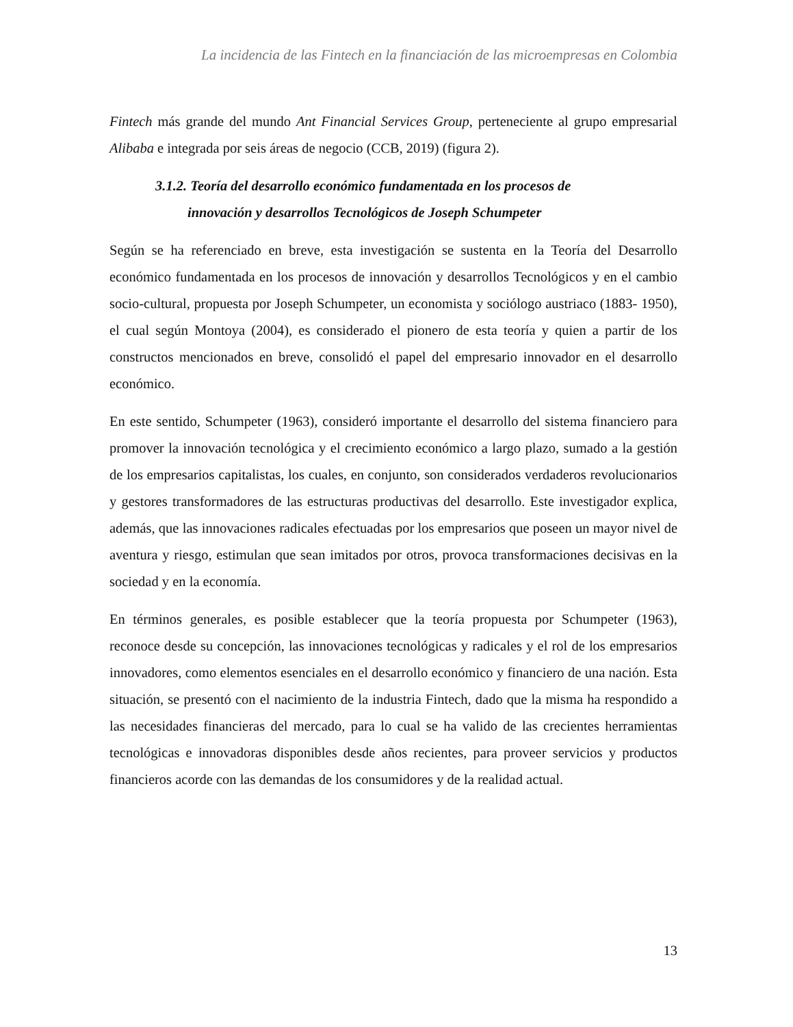La incidencia de las Fintech en la financiación de las microempresas en Colombia
Fintech más grande del mundo Ant Financial Services Group, perteneciente al grupo empresarial Alibaba e integrada por seis áreas de negocio (CCB, 2019) (figura 2).
3.1.2. Teoría del desarrollo económico fundamentada en los procesos de
innovación y desarrollos Tecnológicos de Joseph Schumpeter
Según se ha referenciado en breve, esta investigación se sustenta en la Teoría del Desarrollo económico fundamentada en los procesos de innovación y desarrollos Tecnológicos y en el cambio socio-cultural, propuesta por Joseph Schumpeter, un economista y sociólogo austriaco (1883- 1950), el cual según Montoya (2004), es considerado el pionero de esta teoría y quien a partir de los constructos mencionados en breve, consolidó el papel del empresario innovador en el desarrollo económico.
En este sentido, Schumpeter (1963), consideró importante el desarrollo del sistema financiero para promover la innovación tecnológica y el crecimiento económico a largo plazo, sumado a la gestión de los empresarios capitalistas, los cuales, en conjunto, son considerados verdaderos revolucionarios y gestores transformadores de las estructuras productivas del desarrollo. Este investigador explica, además, que las innovaciones radicales efectuadas por los empresarios que poseen un mayor nivel de aventura y riesgo, estimulan que sean imitados por otros, provoca transformaciones decisivas en la sociedad y en la economía.
En términos generales, es posible establecer que la teoría propuesta por Schumpeter (1963), reconoce desde su concepción, las innovaciones tecnológicas y radicales y el rol de los empresarios innovadores, como elementos esenciales en el desarrollo económico y financiero de una nación. Esta situación, se presentó con el nacimiento de la industria Fintech, dado que la misma ha respondido a las necesidades financieras del mercado, para lo cual se ha valido de las crecientes herramientas tecnológicas e innovadoras disponibles desde años recientes, para proveer servicios y productos financieros acorde con las demandas de los consumidores y de la realidad actual.
13